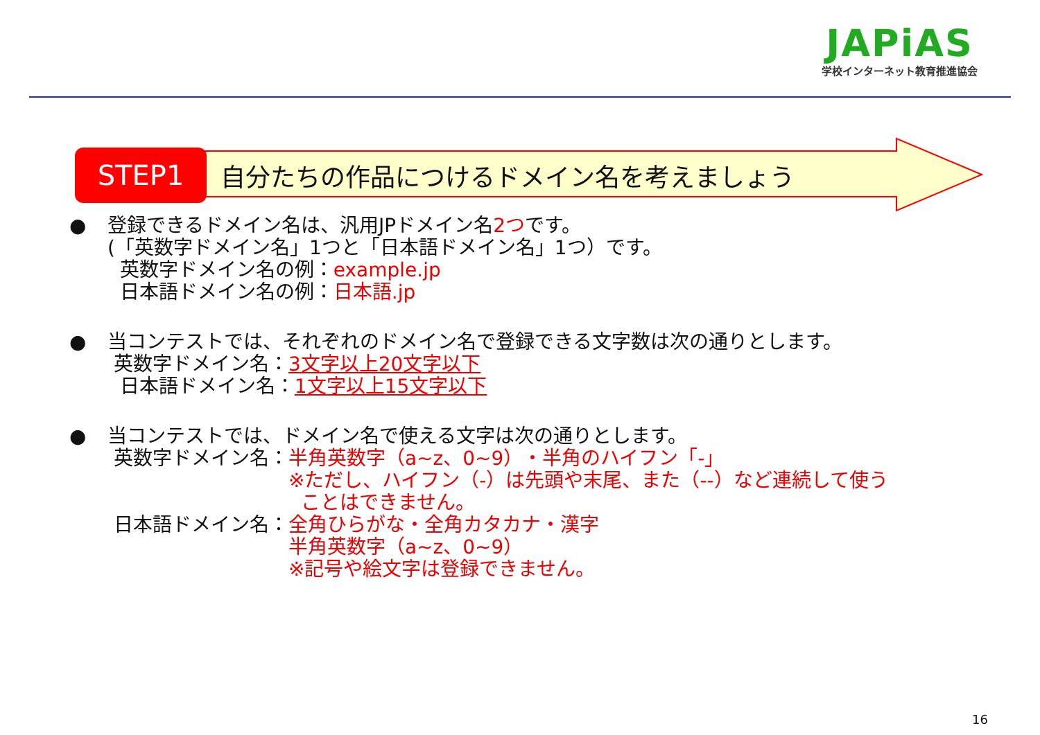JAPiAS
学校インターネット教育推進協会
STEP1
自分たちの作品につけるドメイン名を考えましょう
● 登録できるドメイン名は、汎用JPドメイン名2つです。
(「英数字ドメイン名」1つと「日本語ドメイン名」1つ）です。
英数字ドメイン名の例：example.jp
日本語ドメイン名の例：日本語.jp
● 当コンテストでは、それぞれのドメイン名で登録できる文字数は次の通りとします。
英数字ドメイン名：3文字以上20文字以下
日本語ドメイン名：1文字以上15文字以下
● 当コンテストでは、ドメイン名で使える文字は次の通りとします。
英数字ドメイン名： 半角英数字（a~z、0~9）・半角のハイフン「-」
※ただし、ハイフン（-）は先頭や末尾、また（--）など連続して使う
ことはできません。
日本語ドメイン名： 全角ひらがな・全角カタカナ・漢字
半角英数字（a~z、0~9）
※記号や絵文字は登録できません。
16